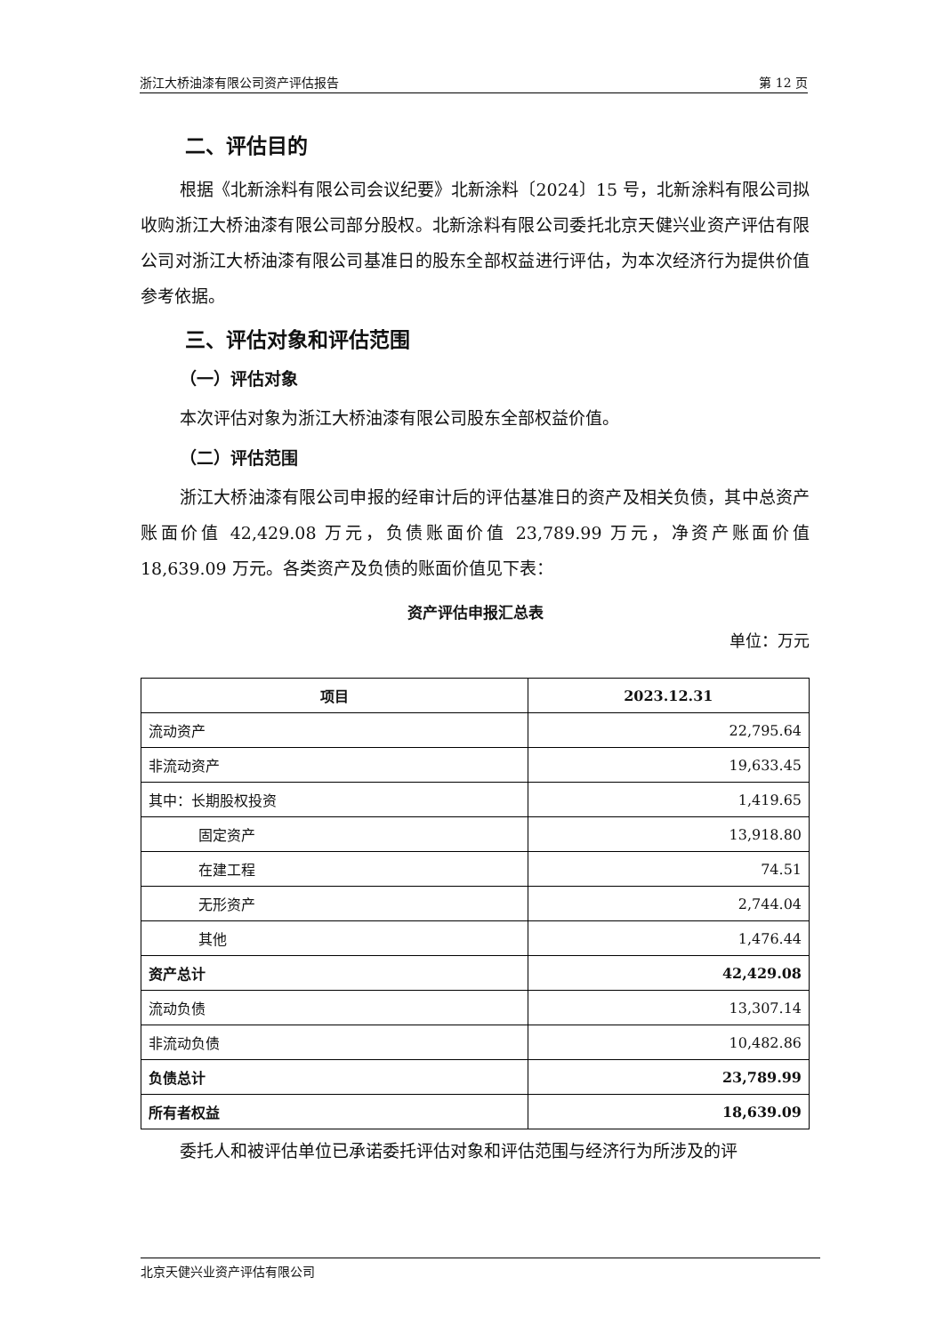浙江大桥油漆有限公司资产评估报告 第 12 页
二、评估目的
根据《北新涂料有限公司会议纪要》北新涂料〔2024〕15 号，北新涂料有限公司拟收购浙江大桥油漆有限公司部分股权。北新涂料有限公司委托北京天健兴业资产评估有限公司对浙江大桥油漆有限公司基准日的股东全部权益进行评估，为本次经济行为提供价值参考依据。
三、评估对象和评估范围
（一）评估对象
本次评估对象为浙江大桥油漆有限公司股东全部权益价值。
（二）评估范围
浙江大桥油漆有限公司申报的经审计后的评估基准日的资产及相关负债，其中总资产账面价值 42,429.08 万元，负债账面价值 23,789.99 万元，净资产账面价值 18,639.09 万元。各类资产及负债的账面价值见下表：
资产评估申报汇总表
单位：万元
| 项目 | 2023.12.31 |
| --- | --- |
| 流动资产 | 22,795.64 |
| 非流动资产 | 19,633.45 |
| 其中：长期股权投资 | 1,419.65 |
| 固定资产 | 13,918.80 |
| 在建工程 | 74.51 |
| 无形资产 | 2,744.04 |
| 其他 | 1,476.44 |
| 资产总计 | 42,429.08 |
| 流动负债 | 13,307.14 |
| 非流动负债 | 10,482.86 |
| 负债总计 | 23,789.99 |
| 所有者权益 | 18,639.09 |
委托人和被评估单位已承诺委托评估对象和评估范围与经济行为所涉及的评
北京天健兴业资产评估有限公司